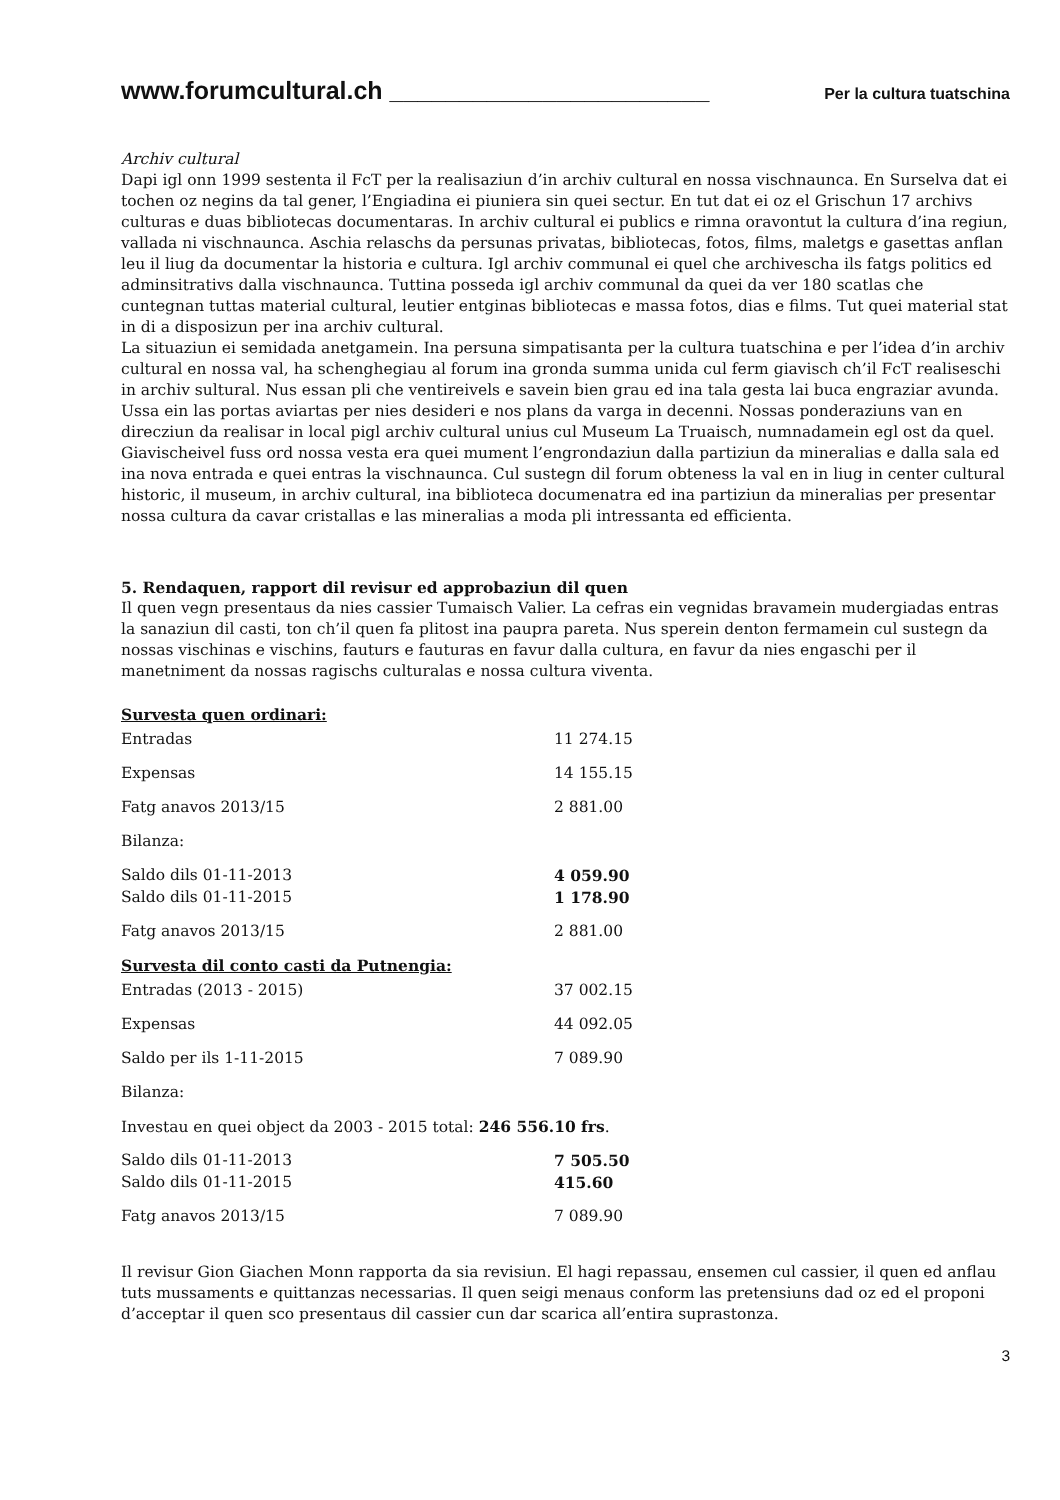www.forumcultural.ch _______________________ Per la cultura tuatschina
Archiv cultural
Dapi igl onn 1999 sestenta il FcT per la realisaziun d’in archiv cultural en nossa vischnaunca. En Surselva dat ei tochen oz negins da tal gener, l’Engiadina ei piuniera sin quei sectur. En tut dat ei oz el Grischun 17 archivs culturas e duas bibliotecas documentaras. In archiv cultural ei publics e rimna oravontut la cultura d’ina regiun, vallada ni vischnaunca. Aschia relaschs da persunas privatas, bibliotecas, fotos, films, maletgs e gasettas anflan leu il liug da documentar la historia e cultura. Igl archiv communal ei quel che archivescha ils fatgs politics ed adminsitrativs dalla vischnaunca. Tuttina posseda igl archiv communal da quei da ver 180 scatlas che cuntegnan tuttas material cultural, leutier entginas bibliotecas e massa fotos, dias e films. Tut quei material stat in di a disposizun per ina archiv cultural.
La situaziun ei semidada anetgamein. Ina persuna simpatisanta per la cultura tuatschina e per l’idea d’in archiv cultural en nossa val, ha schenghegiau al forum ina gronda summa unida cul ferm giavisch ch’il FcT realiseschi in archiv sultural. Nus essan pli che ventireivels e savein bien grau ed ina tala gesta lai buca engraziar avunda. Ussa ein las portas aviartas per nies desideri e nos plans da varga in decenni. Nossas ponderaziuns van en direcziun da realisar in local pigl archiv cultural unius cul Museum La Truaisch, numnadamein egl ost da quel. Giavischeivel fuss ord nossa vesta era quei mument l’engrondaziun dalla partiziun da mineralias e dalla sala ed ina nova entrada e quei entras la vischnaunca. Cul sustegn dil forum obteness la val en in liug in center cultural historic, il museum, in archiv cultural, ina biblioteca documenatra ed ina partiziun da mineralias per presentar nossa cultura da cavar cristallas e las mineralias a moda pli intressanta ed efficienta.
5. Rendaquen, rapport dil revisur ed approbaziun dil quen
Il quen vegn presentaus da nies cassier Tumaisch Valier. La cefras ein vegnidas bravamein mudergiadas entras la sanaziun dil casti, ton ch’il quen fa plitost ina paupra pareta. Nus sperein denton fermamein cul sustegn da nossas vischinas e vischins, fauturs e fauturas en favur dalla cultura, en favur da nies engaschi per il manetniment da nossas ragischs culturalas e nossa cultura viventa.
Survesta quen ordinari:
| Entradas | 11 274.15 |
| Expensas | 14 155.15 |
| Fatg anavos 2013/15 | 2 881.00 |
| Bilanza: | |
| Saldo dils 01-11-2013 | 4 059.90 |
| Saldo dils 01-11-2015 | 1 178.90 |
| Fatg anavos 2013/15 | 2 881.00 |
Survesta dil conto casti da Putnengia:
| Entradas (2013 - 2015) | 37 002.15 |
| Expensas | 44 092.05 |
| Saldo per ils 1-11-2015 | 7 089.90 |
| Bilanza: | |
| Investau en quei object da 2003 - 2015 total: 246 556.10 frs . | |
| Saldo dils 01-11-2013 | 7 505.50 |
| Saldo dils 01-11-2015 | 415.60 |
| Fatg anavos 2013/15 | 7 089.90 |
Il revisur Gion Giachen Monn rapporta da sia revisiun. El hagi repassau, ensemen cul cassier, il quen ed anflau tuts mussaments e quittanzas necessarias. Il quen seigi menaus conform las pretensiuns dad oz ed el proponi d’acceptar il quen sco presentaus dil cassier cun dar scarica all’entira suprastonza.
3